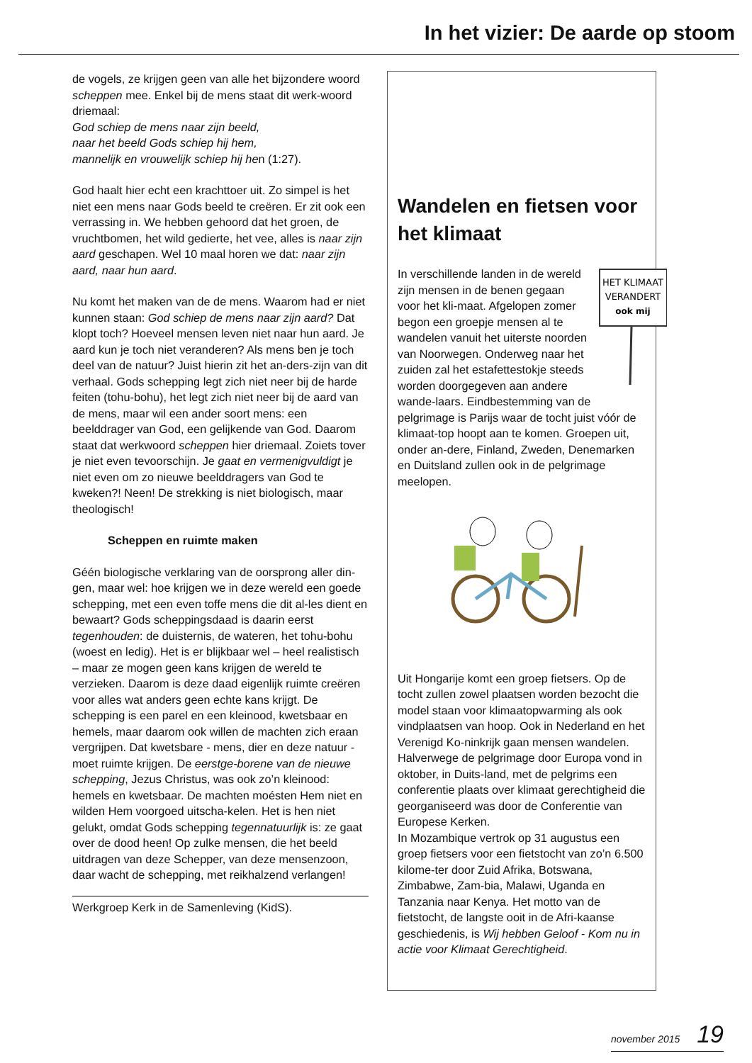In het vizier: De aarde op stoom
de vogels, ze krijgen geen van alle het bijzondere woord scheppen mee. Enkel bij de mens staat dit werk-woord driemaal:
God schiep de mens naar zijn beeld,
naar het beeld Gods schiep hij hem,
mannelijk en vrouwelijk schiep hij hen (1:27).
God haalt hier echt een krachttoer uit. Zo simpel is het niet een mens naar Gods beeld te creëren. Er zit ook een verrassing in. We hebben gehoord dat het groen, de vruchtbomen, het wild gedierte, het vee, alles is naar zijn aard geschapen. Wel 10 maal horen we dat: naar zijn aard, naar hun aard.
Nu komt het maken van de de mens. Waarom had er niet kunnen staan: God schiep de mens naar zijn aard? Dat klopt toch? Hoeveel mensen leven niet naar hun aard. Je aard kun je toch niet veranderen? Als mens ben je toch deel van de natuur? Juist hierin zit het an-ders-zijn van dit verhaal. Gods schepping legt zich niet neer bij de harde feiten (tohu-bohu), het legt zich niet neer bij de aard van de mens, maar wil een ander soort mens: een beelddrager van God, een gelijkende van God. Daarom staat dat werkwoord scheppen hier driemaal. Zoiets tover je niet even tevoorschijn. Je gaat en vermenigvuldigt je niet even om zo nieuwe beelddragers van God te kweken?! Neen! De strekking is niet biologisch, maar theologisch!
Scheppen en ruimte maken
Géén biologische verklaring van de oorsprong aller din-gen, maar wel: hoe krijgen we in deze wereld een goede schepping, met een even toffe mens die dit al-les dient en bewaart? Gods scheppingsdaad is daarin eerst tegenhouden: de duisternis, de wateren, het tohu-bohu (woest en ledig). Het is er blijkbaar wel – heel realistisch – maar ze mogen geen kans krijgen de wereld te verzieken. Daarom is deze daad eigenlijk ruimte creëren voor alles wat anders geen echte kans krijgt. De schepping is een parel en een kleinood, kwetsbaar en hemels, maar daarom ook willen de machten zich eraan vergrijpen. Dat kwetsbare - mens, dier en deze natuur - moet ruimte krijgen. De eerstge-borene van de nieuwe schepping, Jezus Christus, was ook zo’n kleinood: hemels en kwetsbaar. De machten moésten Hem niet en wilden Hem voorgoed uitscha-kelen. Het is hen niet gelukt, omdat Gods schepping tegennatuurlijk is: ze gaat over de dood heen! Op zulke mensen, die het beeld uitdragen van deze Schepper, van deze mensenzoon, daar wacht de schepping, met reikhalzend verlangen!
Werkgroep Kerk in de Samenleving (KidS).
Wandelen en fietsen voor het klimaat
HET KLIMAAT
VERANDERT
ook mij
In verschillende landen in de wereld zijn mensen in de benen gegaan voor het kli-maat. Afgelopen zomer begon een groepje mensen al te wandelen vanuit het uiterste noorden van Noorwegen. Onderweg naar het zuiden zal het estafettestokje steeds worden doorgegeven aan andere wande-laars. Eindbestemming van de pelgrimage is Parijs waar de tocht juist vóór de klimaat-top hoopt aan te komen. Groepen uit, onder an-dere, Finland, Zweden, Denemarken en Duitsland zullen ook in de pelgrimage meelopen.
Uit Hongarije komt een groep fietsers. Op de tocht zullen zowel plaatsen worden bezocht die model staan voor klimaatopwarming als ook vindplaatsen van hoop. Ook in Nederland en het Verenigd Ko-ninkrijk gaan mensen wandelen. Halverwege de pelgrimage door Europa vond in oktober, in Duits-land, met de pelgrims een conferentie plaats over klimaat gerechtigheid die georganiseerd was door de Conferentie van Europese Kerken.
In Mozambique vertrok op 31 augustus een groep fietsers voor een fietstocht van zo’n 6.500 kilome-ter door Zuid Afrika, Botswana, Zimbabwe, Zam-bia, Malawi, Uganda en Tanzania naar Kenya. Het motto van de fietstocht, de langste ooit in de Afri-kaanse geschiedenis, is Wij hebben Geloof - Kom nu in actie voor Klimaat Gerechtigheid.
november 2015 19